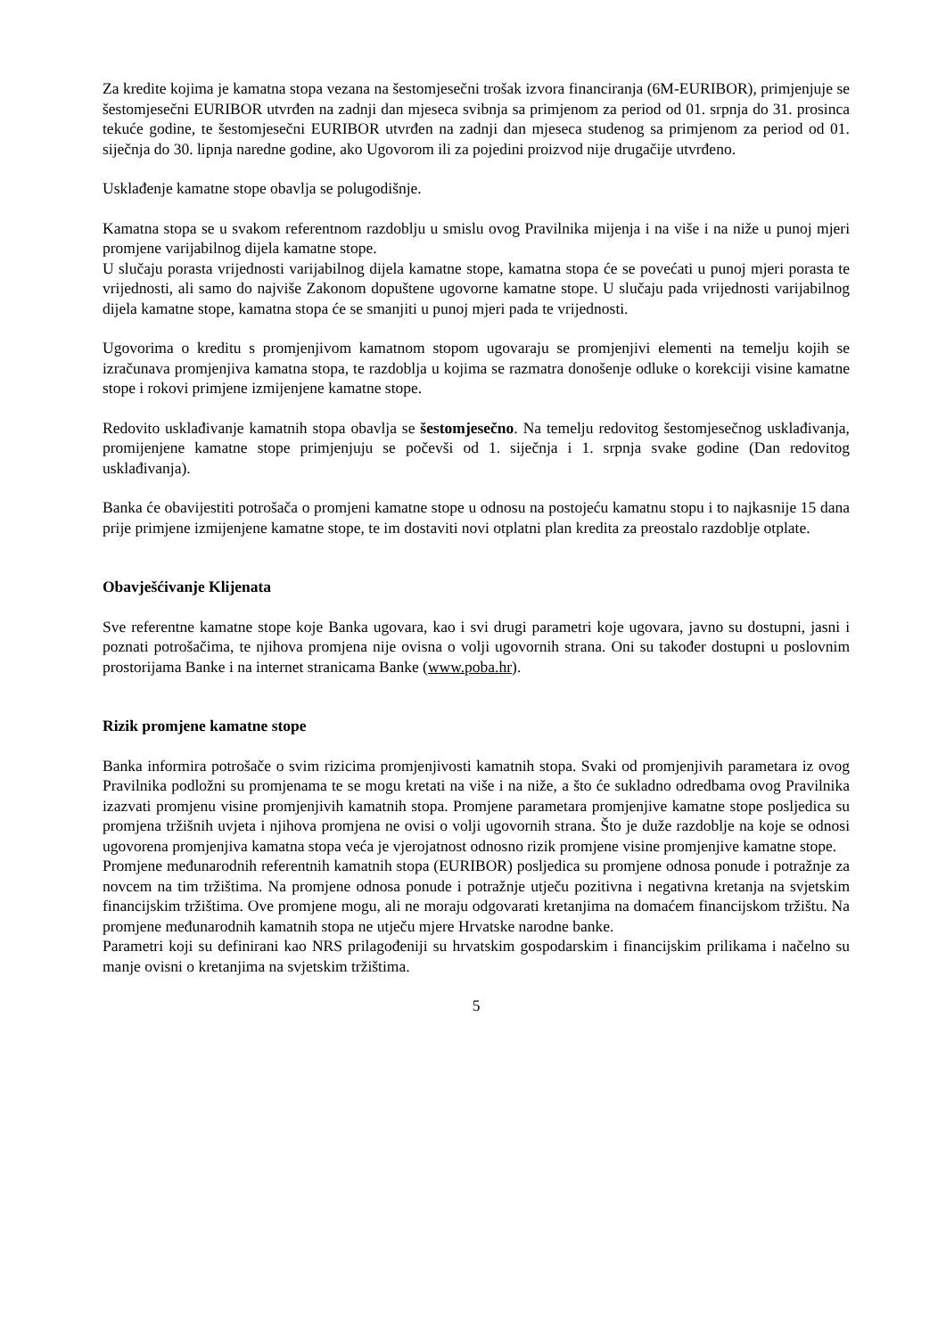Za kredite kojima je kamatna stopa vezana na šestomjesečni trošak izvora financiranja (6M-EURIBOR), primjenjuje se šestomjesečni EURIBOR utvrđen na zadnji dan mjeseca svibnja sa primjenom za period od 01. srpnja do 31. prosinca tekuće godine, te šestomjesečni EURIBOR utvrđen na zadnji dan mjeseca studenog sa primjenom za period od 01. siječnja do 30. lipnja naredne godine, ako Ugovorom ili za pojedini proizvod nije drugačije utvrđeno.
Usklađenje kamatne stope obavlja se polugodišnje.
Kamatna stopa se u svakom referentnom razdoblju u smislu ovog Pravilnika mijenja i na više i na niže u punoj mjeri promjene varijabilnog dijela kamatne stope.
U slučaju porasta vrijednosti varijabilnog dijela kamatne stope, kamatna stopa će se povećati u punoj mjeri porasta te vrijednosti, ali samo do najviše Zakonom dopuštene ugovorne kamatne stope. U slučaju pada vrijednosti varijabilnog dijela kamatne stope, kamatna stopa će se smanjiti u punoj mjeri pada te vrijednosti.
Ugovorima o kreditu s promjenjivom kamatnom stopom ugovaraju se promjenjivi elementi na temelju kojih se izračunava promjenjiva kamatna stopa, te razdoblja u kojima se razmatra donošenje odluke o korekciji visine kamatne stope i rokovi primjene izmijenjene kamatne stope.
Redovito usklađivanje kamatnih stopa obavlja se šestomjesečno. Na temelju redovitog šestomjesečnog usklađivanja, promijenjene kamatne stope primjenjuju se počevši od 1. siječnja i 1. srpnja svake godine (Dan redovitog usklađivanja).
Banka će obavijestiti potrošača o promjeni kamatne stope u odnosu na postojeću kamatnu stopu i to najkasnije 15 dana prije primjene izmijenjene kamatne stope, te im dostaviti novi otplatni plan kredita za preostalo razdoblje otplate.
Obavješćivanje Klijenata
Sve referentne kamatne stope koje Banka ugovara, kao i svi drugi parametri koje ugovara, javno su dostupni, jasni i poznati potrošačima, te njihova promjena nije ovisna o volji ugovornih strana. Oni su također dostupni u poslovnim prostorijama Banke i na internet stranicama Banke (www.poba.hr).
Rizik promjene kamatne stope
Banka informira potrošače o svim rizicima promjenjivosti kamatnih stopa. Svaki od promjenjivih parametara iz ovog Pravilnika podložni su promjenama te se mogu kretati na više i na niže, a što će sukladno odredbama ovog Pravilnika izazvati promjenu visine promjenjivih kamatnih stopa. Promjene parametara promjenjive kamatne stope posljedica su promjena tržišnih uvjeta i njihova promjena ne ovisi o volji ugovornih strana. Što je duže razdoblje na koje se odnosi ugovorena promjenjiva kamatna stopa veća je vjerojatnost odnosno rizik promjene visine promjenjive kamatne stope.
Promjene međunarodnih referentnih kamatnih stopa (EURIBOR) posljedica su promjene odnosa ponude i potražnje za novcem na tim tržištima. Na promjene odnosa ponude i potražnje utječu pozitivna i negativna kretanja na svjetskim financijskim tržištima. Ove promjene mogu, ali ne moraju odgovarati kretanjima na domaćem financijskom tržištu. Na promjene međunarodnih kamatnih stopa ne utječu mjere Hrvatske narodne banke.
Parametri koji su definirani kao NRS prilagođeniji su hrvatskim gospodarskim i financijskim prilikama i načelno su manje ovisni o kretanjima na svjetskim tržištima.
5